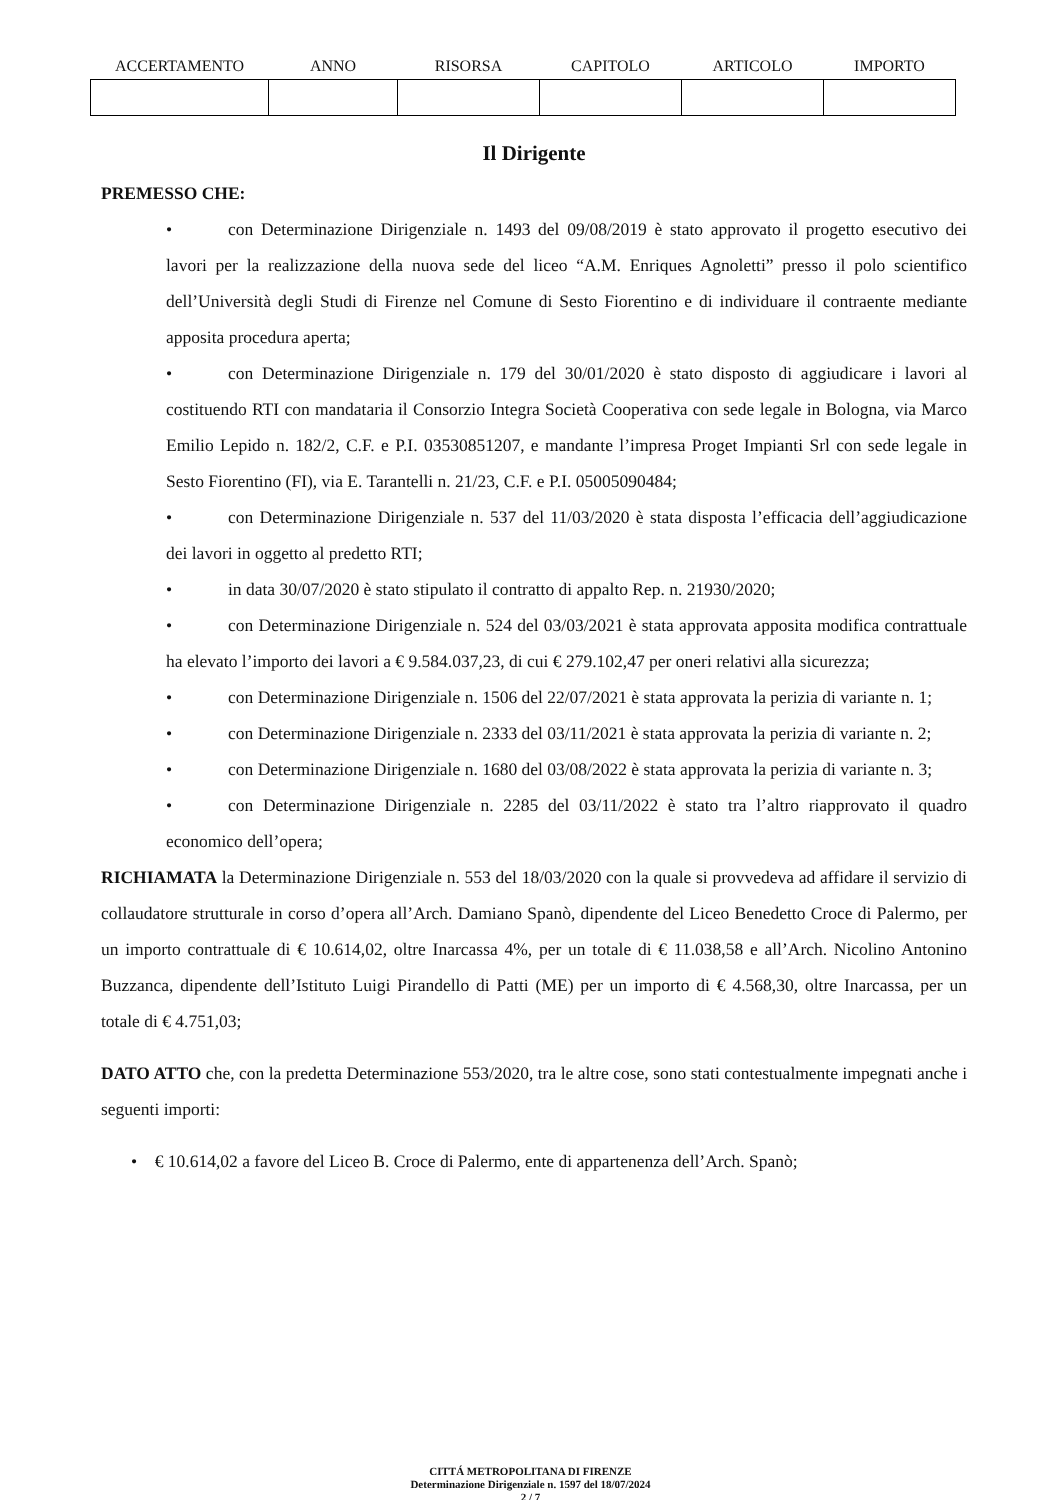| ACCERTAMENTO | ANNO | RISORSA | CAPITOLO | ARTICOLO | IMPORTO |
| --- | --- | --- | --- | --- | --- |
Il Dirigente
PREMESSO CHE:
• con Determinazione Dirigenziale n. 1493 del 09/08/2019 è stato approvato il progetto esecutivo dei lavori per la realizzazione della nuova sede del liceo “A.M. Enriques Agnoletti” presso il polo scientifico dell’Università degli Studi di Firenze nel Comune di Sesto Fiorentino e di individuare il contraente mediante apposita procedura aperta;
• con Determinazione Dirigenziale n. 179 del 30/01/2020 è stato disposto di aggiudicare i lavori al costituendo RTI con mandataria il Consorzio Integra Società Cooperativa con sede legale in Bologna, via Marco Emilio Lepido n. 182/2, C.F. e P.I. 03530851207, e mandante l’impresa Proget Impianti Srl con sede legale in Sesto Fiorentino (FI), via E. Tarantelli n. 21/23, C.F. e P.I. 05005090484;
• con Determinazione Dirigenziale n. 537 del 11/03/2020 è stata disposta l’efficacia dell’aggiudicazione dei lavori in oggetto al predetto RTI;
• in data 30/07/2020 è stato stipulato il contratto di appalto Rep. n. 21930/2020;
• con Determinazione Dirigenziale n. 524 del 03/03/2021 è stata approvata apposita modifica contrattuale ha elevato l’importo dei lavori a € 9.584.037,23, di cui € 279.102,47 per oneri relativi alla sicurezza;
• con Determinazione Dirigenziale n. 1506 del 22/07/2021 è stata approvata la perizia di variante n. 1;
• con Determinazione Dirigenziale n. 2333 del 03/11/2021 è stata approvata la perizia di variante n. 2;
• con Determinazione Dirigenziale n. 1680 del 03/08/2022 è stata approvata la perizia di variante n. 3;
• con Determinazione Dirigenziale n. 2285 del 03/11/2022 è stato tra l’altro riapprovato il quadro economico dell’opera;
RICHIAMATA la Determinazione Dirigenziale n. 553 del 18/03/2020 con la quale si provvedeva ad affidare il servizio di collaudatore strutturale in corso d’opera all’Arch. Damiano Spanò, dipendente del Liceo Benedetto Croce di Palermo, per un importo contrattuale di € 10.614,02, oltre Inarcassa 4%, per un totale di € 11.038,58 e all’Arch. Nicolino Antonino Buzzanca, dipendente dell’Istituto Luigi Pirandello di Patti (ME) per un importo di € 4.568,30, oltre Inarcassa, per un totale di € 4.751,03;
DATO ATTO che, con la predetta Determinazione 553/2020, tra le altre cose, sono stati contestualmente impegnati anche i seguenti importi:
• € 10.614,02 a favore del Liceo B. Croce di Palermo, ente di appartenenza dell’Arch. Spanò;
CITTÁ METROPOLITANA DI FIRENZE
Determinazione Dirigenziale n. 1597 del 18/07/2024
2 / 7